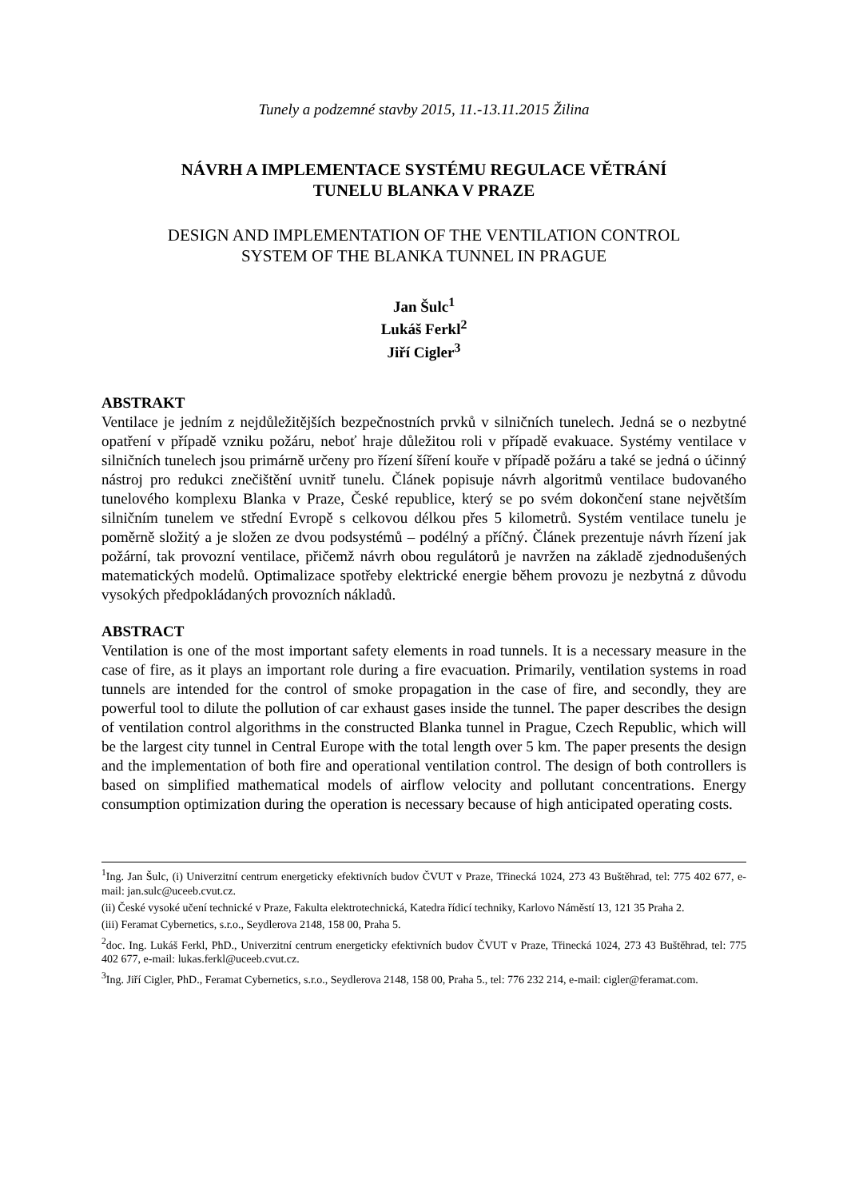Tunely a podzemné stavby 2015, 11.-13.11.2015 Žilina
NÁVRH A IMPLEMENTACE SYSTÉMU REGULACE VĚTRÁNÍ
TUNELU BLANKA V PRAZE
DESIGN AND IMPLEMENTATION OF THE VENTILATION CONTROL
SYSTEM OF THE BLANKA TUNNEL IN PRAGUE
Jan Šulc<sup>1</sup>
Lukáš Ferkl<sup>2</sup>
Jiří Cigler<sup>3</sup>
ABSTRAKT
Ventilace je jedním z nejdůležitějších bezpečnostních prvků v silničních tunelech. Jedná se o nezbytné opatření v případě vzniku požáru, neboť hraje důležitou roli v případě evakuace. Systémy ventilace v silničních tunelech jsou primárně určeny pro řízení šíření kouře v případě požáru a také se jedná o účinný nástroj pro redukci znečištění uvnitř tunelu. Článek popisuje návrh algoritmů ventilace budovaného tunelového komplexu Blanka v Praze, České republice, který se po svém dokončení stane největším silničním tunelem ve střední Evropě s celkovou délkou přes 5 kilometrů. Systém ventilace tunelu je poměrně složitý a je složen ze dvou podsystémů – podélný a příčný. Článek prezentuje návrh řízení jak požární, tak provozní ventilace, přičemž návrh obou regulátorů je navržen na základě zjednodušených matematických modelů. Optimalizace spotřeby elektrické energie během provozu je nezbytná z důvodu vysokých předpokládaných provozních nákladů.
ABSTRACT
Ventilation is one of the most important safety elements in road tunnels. It is a necessary measure in the case of fire, as it plays an important role during a fire evacuation. Primarily, ventilation systems in road tunnels are intended for the control of smoke propagation in the case of fire, and secondly, they are powerful tool to dilute the pollution of car exhaust gases inside the tunnel. The paper describes the design of ventilation control algorithms in the constructed Blanka tunnel in Prague, Czech Republic, which will be the largest city tunnel in Central Europe with the total length over 5 km. The paper presents the design and the implementation of both fire and operational ventilation control. The design of both controllers is based on simplified mathematical models of airflow velocity and pollutant concentrations. Energy consumption optimization during the operation is necessary because of high anticipated operating costs.
<sup>1</sup> Ing. Jan Šulc, (i) Univerzitní centrum energeticky efektivních budov ČVUT v Praze, Třinecká 1024, 273 43 Buštěhrad, tel: 775 402 677, e-mail: jan.sulc@uceeb.cvut.cz.
(ii) České vysoké učení technické v Praze, Fakulta elektrotechnická, Katedra řídicí techniky, Karlovo Náměstí 13, 121 35 Praha 2.
(iii) Feramat Cybernetics, s.r.o., Seydlerova 2148, 158 00, Praha 5.
<sup>2</sup> doc. Ing. Lukáš Ferkl, PhD., Univerzitní centrum energeticky efektivních budov ČVUT v Praze, Třinecká 1024, 273 43 Buštěhrad, tel: 775 402 677, e-mail: lukas.ferkl@uceeb.cvut.cz.
<sup>3</sup> Ing. Jiří Cigler, PhD., Feramat Cybernetics, s.r.o., Seydlerova 2148, 158 00, Praha 5., tel: 776 232 214, e-mail: cigler@feramat.com.